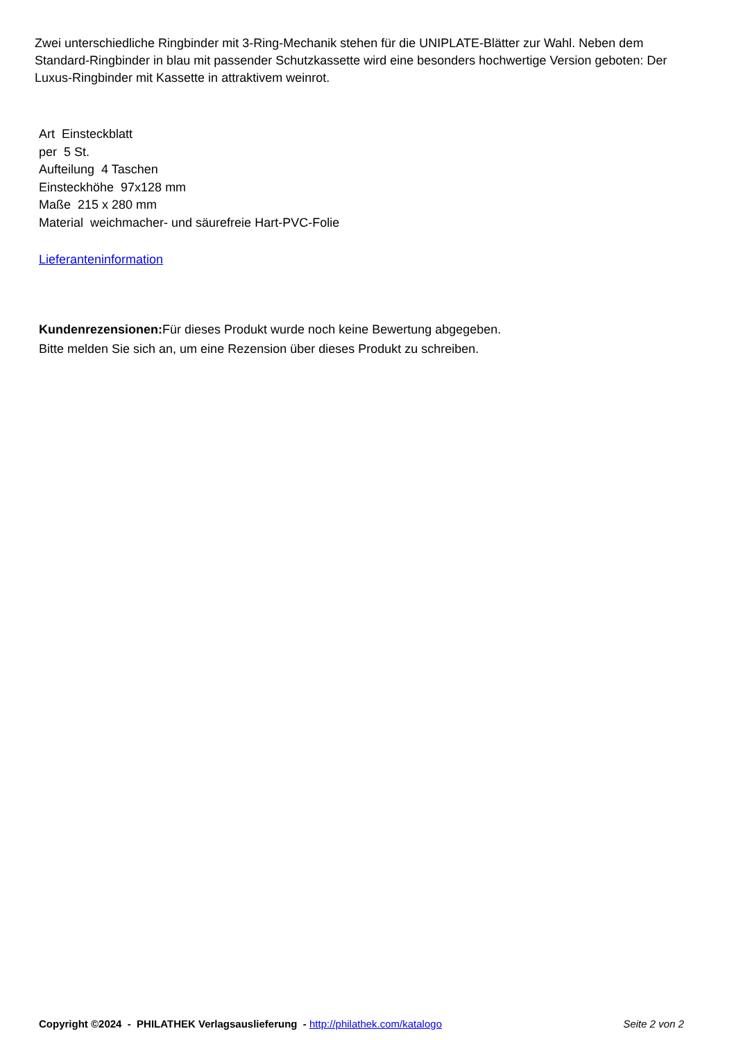Zwei unterschiedliche Ringbinder mit 3-Ring-Mechanik stehen für die UNIPLATE-Blätter zur Wahl. Neben dem Standard-Ringbinder in blau mit passender Schutzkassette wird eine besonders hochwertige Version geboten: Der Luxus-Ringbinder mit Kassette in attraktivem weinrot.
Art Einsteckblatt
per 5 St.
Aufteilung 4 Taschen
Einsteckhöhe 97x128 mm
Maße 215 x 280 mm
Material weichmacher- und säurefreie Hart-PVC-Folie
Lieferanteninformation
Kundenrezensionen: Für dieses Produkt wurde noch keine Bewertung abgegeben.
Bitte melden Sie sich an, um eine Rezension über dieses Produkt zu schreiben.
Copyright ©2024 - PHILATHEK Verlagsauslieferung - http://philathek.com/katalogo Seite 2 von 2